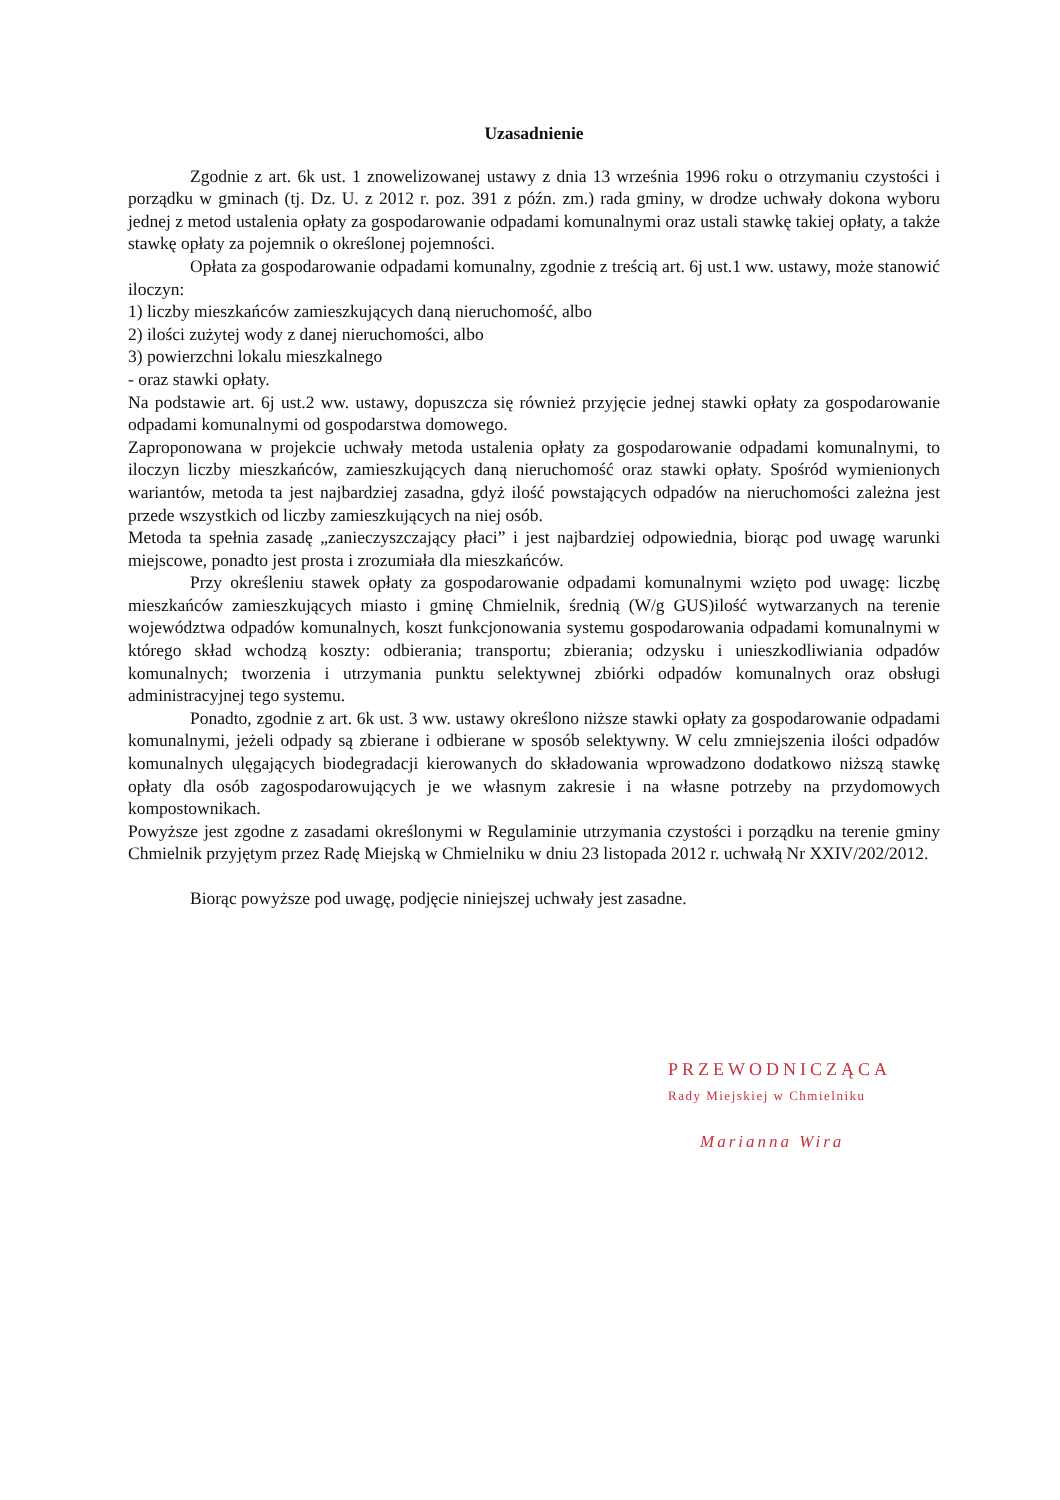Uzasadnienie
Zgodnie z art. 6k ust. 1 znowelizowanej ustawy z dnia 13 września 1996 roku o otrzymaniu czystości i porządku w gminach (tj. Dz. U. z 2012 r. poz. 391 z późn. zm.) rada gminy, w drodze uchwały dokona wyboru jednej z metod ustalenia opłaty za gospodarowanie odpadami komunalnymi oraz ustali stawkę takiej opłaty, a także stawkę opłaty za pojemnik o określonej pojemności.
Opłata za gospodarowanie odpadami komunalny, zgodnie z treścią art. 6j ust.1 ww. ustawy, może stanowić iloczyn:
1) liczby mieszkańców zamieszkujących daną nieruchomość, albo
2) ilości zużytej wody z danej nieruchomości, albo
3) powierzchni lokalu mieszkalnego
- oraz stawki opłaty.
Na podstawie art. 6j ust.2 ww. ustawy, dopuszcza się również przyjęcie jednej stawki opłaty za gospodarowanie odpadami komunalnymi od gospodarstwa domowego.
Zaproponowana w projekcie uchwały metoda ustalenia opłaty za gospodarowanie odpadami komunalnymi, to iloczyn liczby mieszkańców, zamieszkujących daną nieruchomość oraz stawki opłaty. Spośród wymienionych wariantów, metoda ta jest najbardziej zasadna, gdyż ilość powstających odpadów na nieruchomości zależna jest przede wszystkich od liczby zamieszkujących na niej osób.
Metoda ta spełnia zasadę „zanieczyszczający płaci” i jest najbardziej odpowiednia, biorąc pod uwagę warunki miejscowe, ponadto jest prosta i zrozumiała dla mieszkańców.
Przy określeniu stawek opłaty za gospodarowanie odpadami komunalnymi wzięto pod uwagę: liczbę mieszkańców zamieszkujących miasto i gminę Chmielnik, średnią (W/g GUS)ilość wytwarzanych na terenie województwa odpadów komunalnych, koszt funkcjonowania systemu gospodarowania odpadami komunalnymi w którego skład wchodzą koszty: odbierania; transportu; zbierania; odzysku i unieszkodliwiania odpadów komunalnych; tworzenia i utrzymania punktu selektywnej zbiórki odpadów komunalnych oraz obsługi administracyjnej tego systemu.
Ponadto, zgodnie z art. 6k ust. 3 ww. ustawy określono niższe stawki opłaty za gospodarowanie odpadami komunalnymi, jeżeli odpady są zbierane i odbierane w sposób selektywny. W celu zmniejszenia ilości odpadów komunalnych ulęgających biodegradacji kierowanych do składowania wprowadzono dodatkowo niższą stawkę opłaty dla osób zagospodarowujących je we własnym zakresie i na własne potrzeby na przydomowych kompostownikach.
Powyższe jest zgodne z zasadami określonymi w Regulaminie utrzymania czystości i porządku na terenie gminy Chmielnik przyjętym przez Radę Miejską w Chmielniku w dniu 23 listopada 2012 r. uchwałą Nr XXIV/202/2012.
Biorąc powyższe pod uwagę, podjęcie niniejszej uchwały jest zasadne.
PRZEWODNICZĄCA
Rady Miejskiej w Chmielniku
Marianna Wira